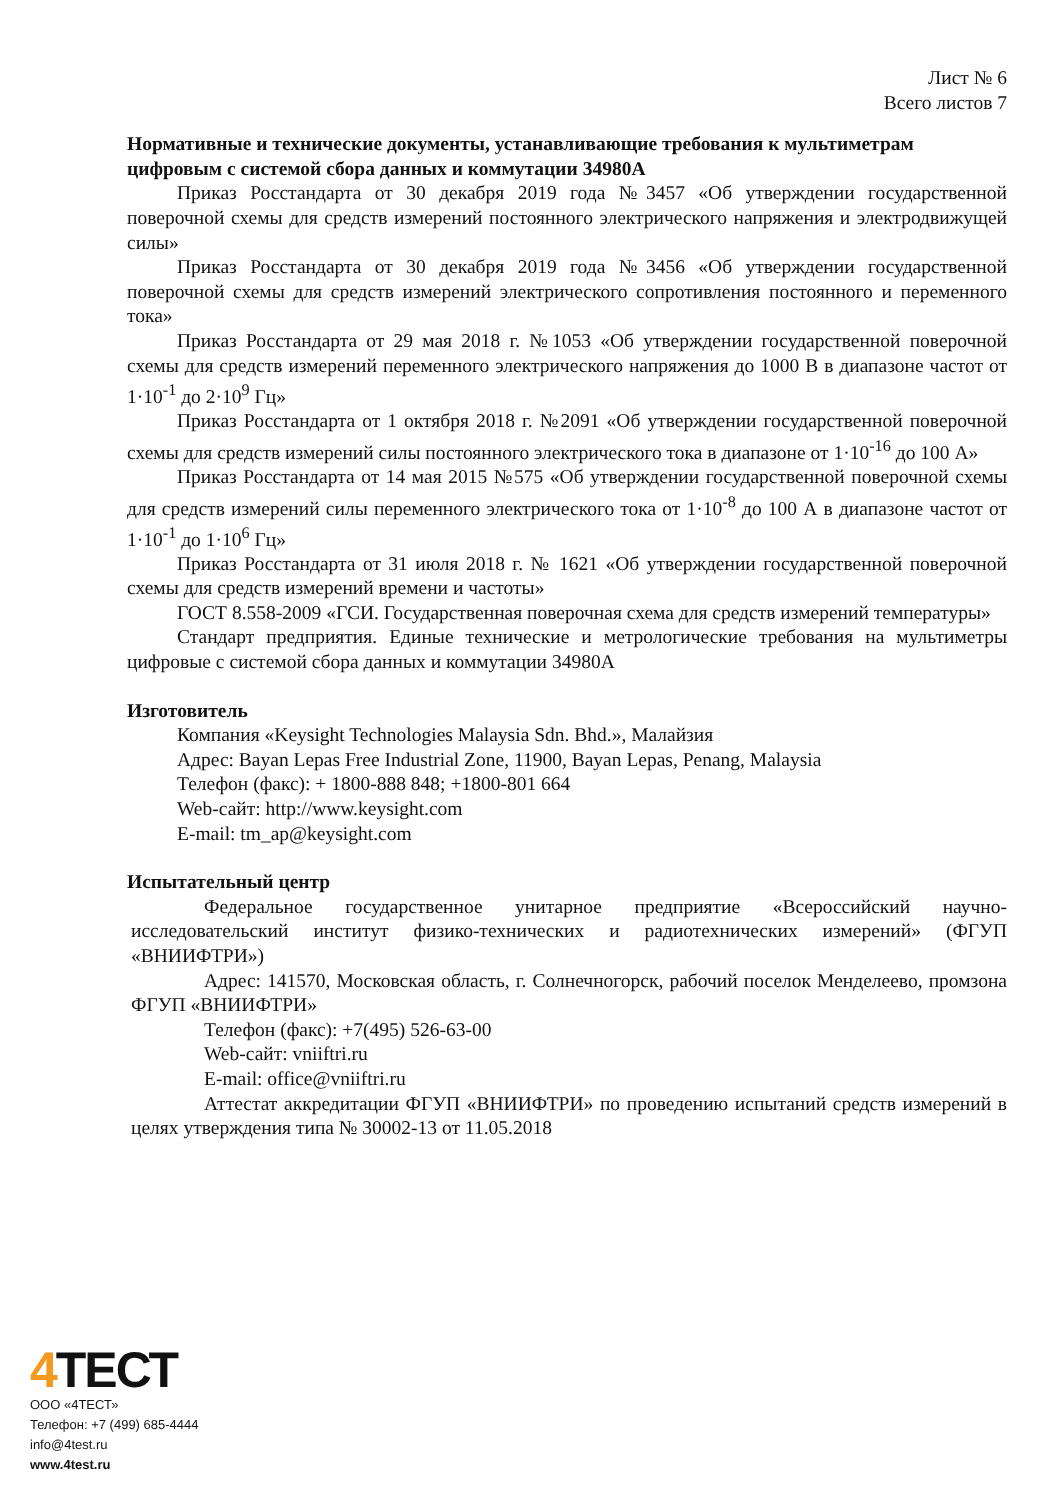Лист № 6
Всего листов 7
Нормативные и технические документы, устанавливающие требования к мультиметрам цифровым с системой сбора данных и коммутации 34980A
Приказ Росстандарта от 30 декабря 2019 года №3457 «Об утверждении государственной поверочной схемы для средств измерений постоянного электрического напряжения и электродвижущей силы»
Приказ Росстандарта от 30 декабря 2019 года №3456 «Об утверждении государственной поверочной схемы для средств измерений электрического сопротивления постоянного и переменного тока»
Приказ Росстандарта от 29 мая 2018 г. №1053 «Об утверждении государственной поверочной схемы для средств измерений переменного электрического напряжения до 1000 В в диапазоне частот от 1·10<sup>-1</sup> до 2·10<sup>9</sup> Гц»
Приказ Росстандарта от 1 октября 2018 г. №2091 «Об утверждении государственной поверочной схемы для средств измерений силы постоянного электрического тока в диапазоне от 1·10<sup>-16</sup> до 100 А»
Приказ Росстандарта от 14 мая 2015 №575 «Об утверждении государственной поверочной схемы для средств измерений силы переменного электрического тока от 1·10<sup>-8</sup> до 100 А в диапазоне частот от 1·10<sup>-1</sup> до 1·10<sup>6</sup> Гц»
Приказ Росстандарта от 31 июля 2018 г. № 1621 «Об утверждении государственной поверочной схемы для средств измерений времени и частоты»
ГОСТ 8.558-2009 «ГСИ. Государственная поверочная схема для средств измерений температуры»
Стандарт предприятия. Единые технические и метрологические требования на мультиметры цифровые с системой сбора данных и коммутации 34980A
Изготовитель
Компания «Keysight Technologies Malaysia Sdn. Bhd.», Малайзия
Адрес: Bayan Lepas Free Industrial Zone, 11900, Bayan Lepas, Penang, Malaysia
Телефон (факс): + 1800-888 848; +1800-801 664
Web-сайт: http://www.keysight.com
E-mail: tm_ap@keysight.com
Испытательный центр
Федеральное государственное унитарное предприятие «Всероссийский научно-исследовательский институт физико-технических и радиотехнических измерений» (ФГУП «ВНИИФТРИ»)
Адрес: 141570, Московская область, г. Солнечногорск, рабочий поселок Менделеево, промзона ФГУП «ВНИИФТРИ»
Телефон (факс): +7(495) 526-63-00
Web-сайт: vniiftri.ru
E-mail: office@vniiftri.ru
Аттестат аккредитации ФГУП «ВНИИФТРИ» по проведению испытаний средств измерений в целях утверждения типа № 30002-13 от 11.05.2018
4 ТЕСТ
ООО «4ТЕСТ»
Телефон: +7 (499) 685-4444
info@4test.ru
www.4test.ru